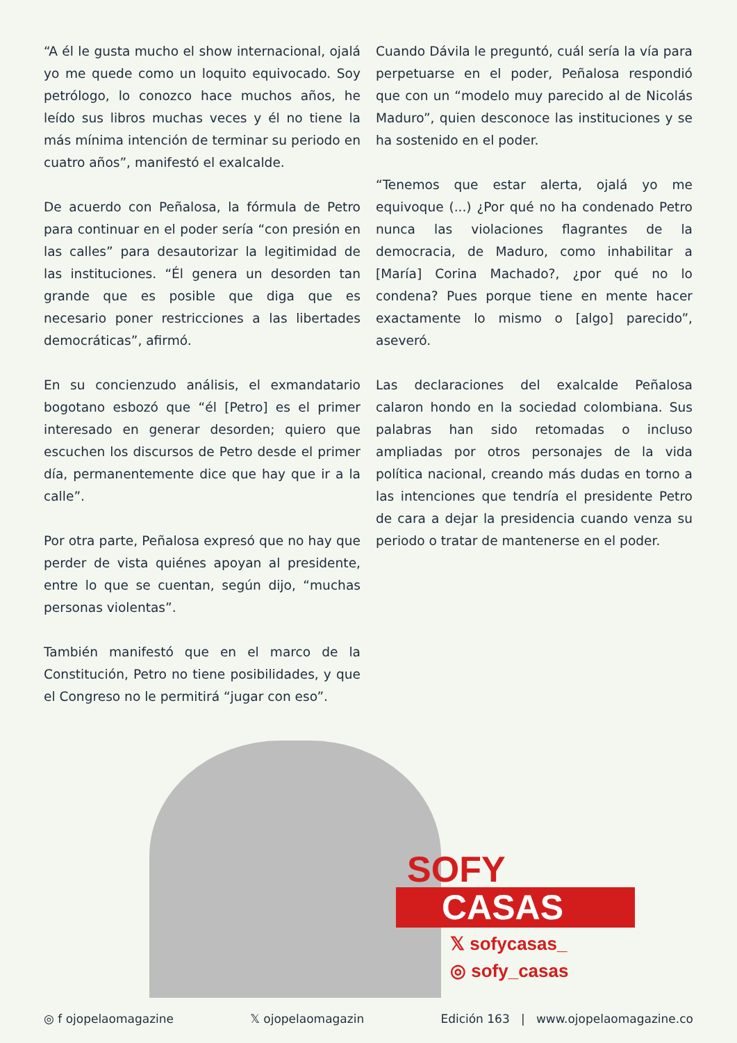“A él le gusta mucho el show internacional, ojalá yo me quede como un loquito equivocado. Soy petrólogo, lo conozco hace muchos años, he leído sus libros muchas veces y él no tiene la más mínima intención de terminar su periodo en cuatro años”, manifestó el exalcalde.
De acuerdo con Peñalosa, la fórmula de Petro para continuar en el poder sería “con presión en las calles” para desautorizar la legitimidad de las instituciones. “Él genera un desorden tan grande que es posible que diga que es necesario poner restricciones a las libertades democráticas”, afirmó.
En su concienzudo análisis, el exmandatario bogotano esbozó que “él [Petro] es el primer interesado en generar desorden; quiero que escuchen los discursos de Petro desde el primer día, permanentemente dice que hay que ir a la calle”.
Por otra parte, Peñalosa expresó que no hay que perder de vista quiénes apoyan al presidente, entre lo que se cuentan, según dijo, “muchas personas violentas”.
También manifestó que en el marco de la Constitución, Petro no tiene posibilidades, y que el Congreso no le permitirá “jugar con eso”.
Cuando Dávila le preguntó, cuál sería la vía para perpetuarse en el poder, Peñalosa respondió que con un “modelo muy parecido al de Nicolás Maduro”, quien desconoce las instituciones y se ha sostenido en el poder.
“Tenemos que estar alerta, ojalá yo me equivoque (...) ¿Por qué no ha condenado Petro nunca las violaciones flagrantes de la democracia, de Maduro, como inhabilitar a [María] Corina Machado?, ¿por qué no lo condena? Pues porque tiene en mente hacer exactamente lo mismo o [algo] parecido”, aseveró.
Las declaraciones del exalcalde Peñalosa calaron hondo en la sociedad colombiana. Sus palabras han sido retomadas o incluso ampliadas por otros personajes de la vida política nacional, creando más dudas en torno a las intenciones que tendría el presidente Petro de cara a dejar la presidencia cuando venza su periodo o tratar de mantenerse en el poder.
SOFY
CASAS
𝕏 sofycasas_
◎ sofy_casas
◎ f ojopelaomagazine 𝕏 ojopelaomagazin Edición 163 | www.ojopelaomagazine.co